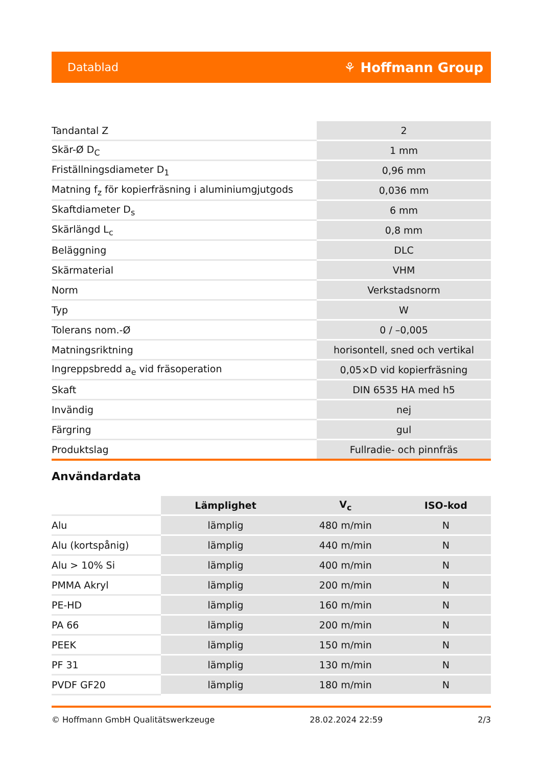Datablad ⚘ Hoffmann Group
| Tandantal Z | 2 |
| Skär-Ø D<sub>C</sub> | 1 mm |
| Friställningsdiameter D<sub>1</sub> | 0,96 mm |
| Matning f<sub>z</sub> för kopierfräsning i aluminiumgjutgods | 0,036 mm |
| Skaftdiameter D<sub>s</sub> | 6 mm |
| Skärlängd L<sub>c</sub> | 0,8 mm |
| Beläggning | DLC |
| Skärmaterial | VHM |
| Norm | Verkstadsnorm |
| Typ | W |
| Tolerans nom.-Ø | 0 / –0,005 |
| Matningsriktning | horisontell, sned och vertikal |
| Ingreppsbredd a<sub>e</sub> vid fräsoperation | 0,05×D vid kopierfräsning |
| Skaft | DIN 6535 HA med h5 |
| Invändig | nej |
| Färgring | gul |
| Produktslag | Fullradie- och pinnfräs |
Användardata
| | Lämplighet | V<sub>c</sub> | ISO-kod |
| Alu | lämplig | 480 m/min | N |
| Alu (kortspånig) | lämplig | 440 m/min | N |
| Alu > 10% Si | lämplig | 400 m/min | N |
| PMMA Akryl | lämplig | 200 m/min | N |
| PE-HD | lämplig | 160 m/min | N |
| PA 66 | lämplig | 200 m/min | N |
| PEEK | lämplig | 150 m/min | N |
| PF 31 | lämplig | 130 m/min | N |
| PVDF GF20 | lämplig | 180 m/min | N |
© Hoffmann GmbH Qualitätswerkzeuge 28.02.2024 22:59 2/3